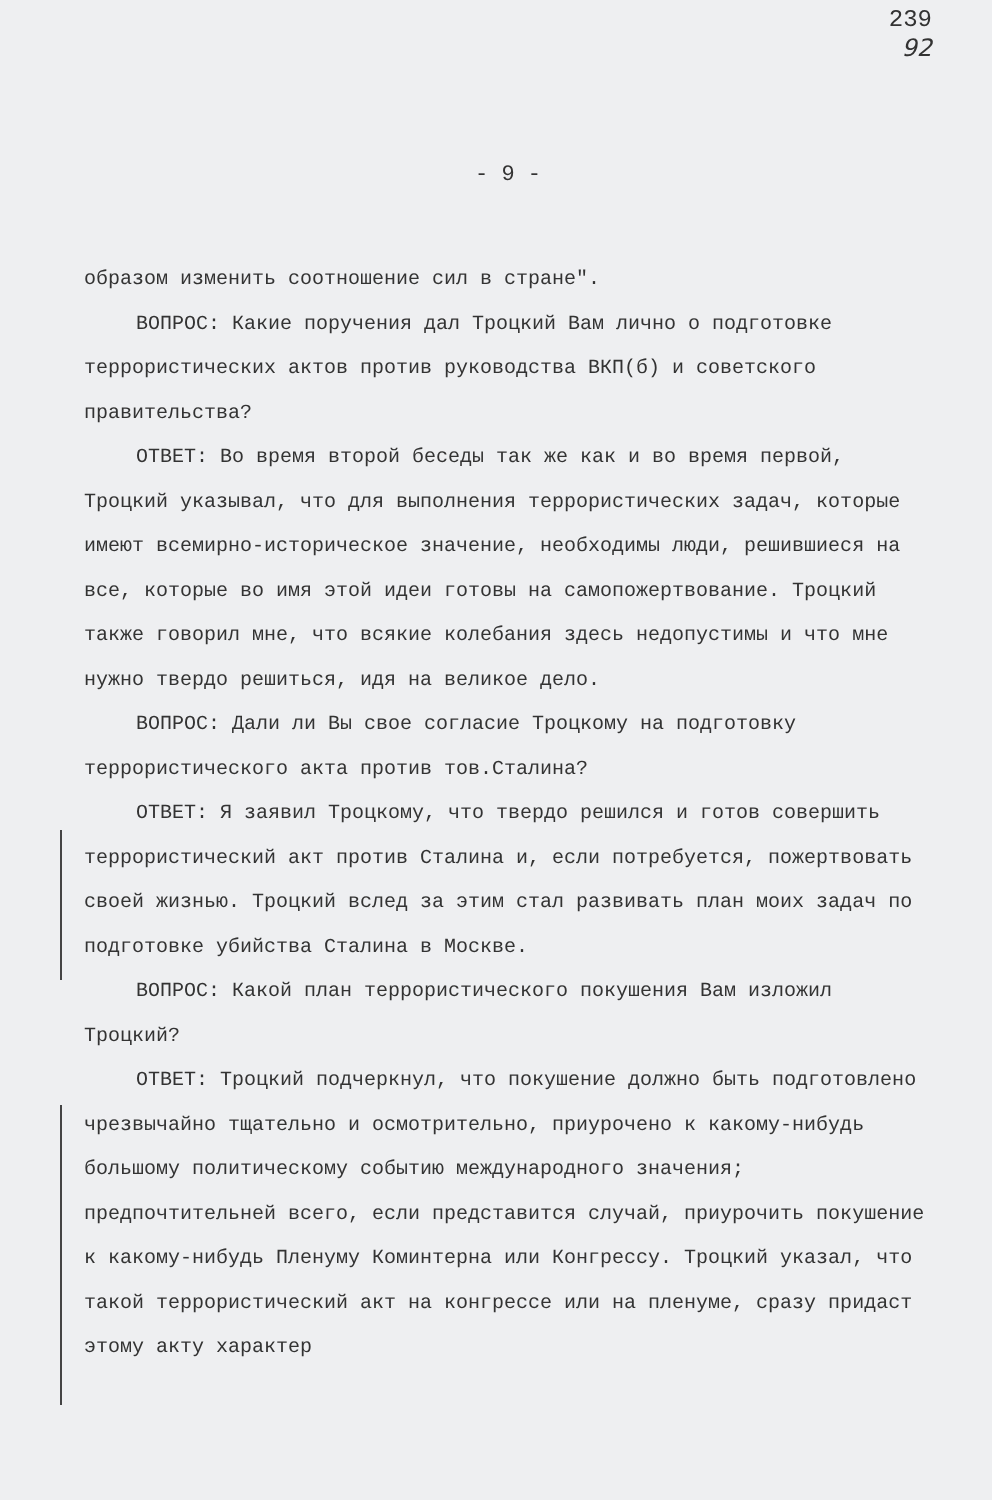239
92
- 9 -
образом изменить соотношение сил в стране".
ВОПРОС: Какие поручения дал Троцкий Вам лично о подготовке террористических актов против руководства ВКП(б) и советского правительства?
ОТВЕТ: Во время второй беседы так же как и во время первой, Троцкий указывал, что для выполнения террористических задач, которые имеют всемирно-историческое значение, необходимы люди, решившиеся на все, которые во имя этой идеи готовы на самопожертвование. Троцкий также говорил мне, что всякие колебания здесь недопустимы и что мне нужно твердо решиться, идя на великое дело.
ВОПРОС: Дали ли Вы свое согласие Троцкому на подготовку террористического акта против тов.Сталина?
ОТВЕТ: Я заявил Троцкому, что твердо решился и готов совершить террористический акт против Сталина и, если потребуется, пожертвовать своей жизнью. Троцкий вслед за этим стал развивать план моих задач по подготовке убийства Сталина в Москве.
ВОПРОС: Какой план террористического покушения Вам изложил Троцкий?
ОТВЕТ: Троцкий подчеркнул, что покушение должно быть подготовлено чрезвычайно тщательно и осмотрительно, приурочено к какому-нибудь большому политическому событию международного значения; предпочтительней всего, если представится случай, приурочить покушение к какому-нибудь Пленуму Коминтерна или Конгрессу. Троцкий указал, что такой террористический акт на конгрессе или на пленуме, сразу придаст этому акту характер